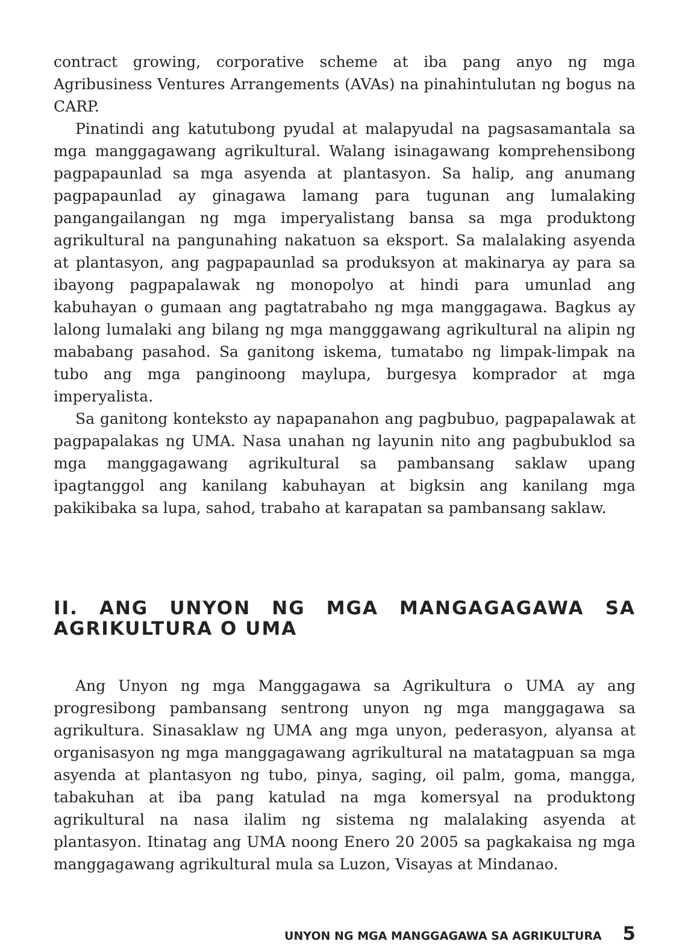contract growing, corporative scheme at iba pang anyo ng mga Agribusiness Ventures Arrangements (AVAs) na pinahintulutan ng bogus na CARP.
Pinatindi ang katutubong pyudal at malapyudal na pagsasamantala sa mga manggagawang agrikultural. Walang isinagawang komprehensibong pagpapaunlad sa mga asyenda at plantasyon. Sa halip, ang anumang pagpapaunlad ay ginagawa lamang para tugunan ang lumalaking pangangailangan ng mga imperyalistang bansa sa mga produktong agrikultural na pangunahing nakatuon sa eksport. Sa malalaking asyenda at plantasyon, ang pagpapaunlad sa produksyon at makinarya ay para sa ibayong pagpapalawak ng monopolyo at hindi para umunlad ang kabuhayan o gumaan ang pagtatrabaho ng mga manggagawa. Bagkus ay lalong lumalaki ang bilang ng mga mangggawang agrikultural na alipin ng mababang pasahod. Sa ganitong iskema, tumatabo ng limpak-limpak na tubo ang mga panginoong maylupa, burgesya komprador at mga imperyalista.
Sa ganitong konteksto ay napapanahon ang pagbubuo, pagpapalawak at pagpapalakas ng UMA. Nasa unahan ng layunin nito ang pagbubuklod sa mga manggagawang agrikultural sa pambansang saklaw upang ipagtanggol ang kanilang kabuhayan at bigksin ang kanilang mga pakikibaka sa lupa, sahod, trabaho at karapatan sa pambansang saklaw.
II. ANG UNYON NG MGA MANGAGAGAWA SA AGRIKULTURA O UMA
Ang Unyon ng mga Manggagawa sa Agrikultura o UMA ay ang progresibong pambansang sentrong unyon ng mga manggagawa sa agrikultura. Sinasaklaw ng UMA ang mga unyon, pederasyon, alyansa at organisasyon ng mga manggagawang agrikultural na matatagpuan sa mga asyenda at plantasyon ng tubo, pinya, saging, oil palm, goma, mangga, tabakuhan at iba pang katulad na mga komersyal na produktong agrikultural na nasa ilalim ng sistema ng malalaking asyenda at plantasyon. Itinatag ang UMA noong Enero 20 2005 sa pagkakaisa ng mga manggagawang agrikultural mula sa Luzon, Visayas at Mindanao.
UNYON NG MGA MANGGAGAWA SA AGRIKULTURA 5